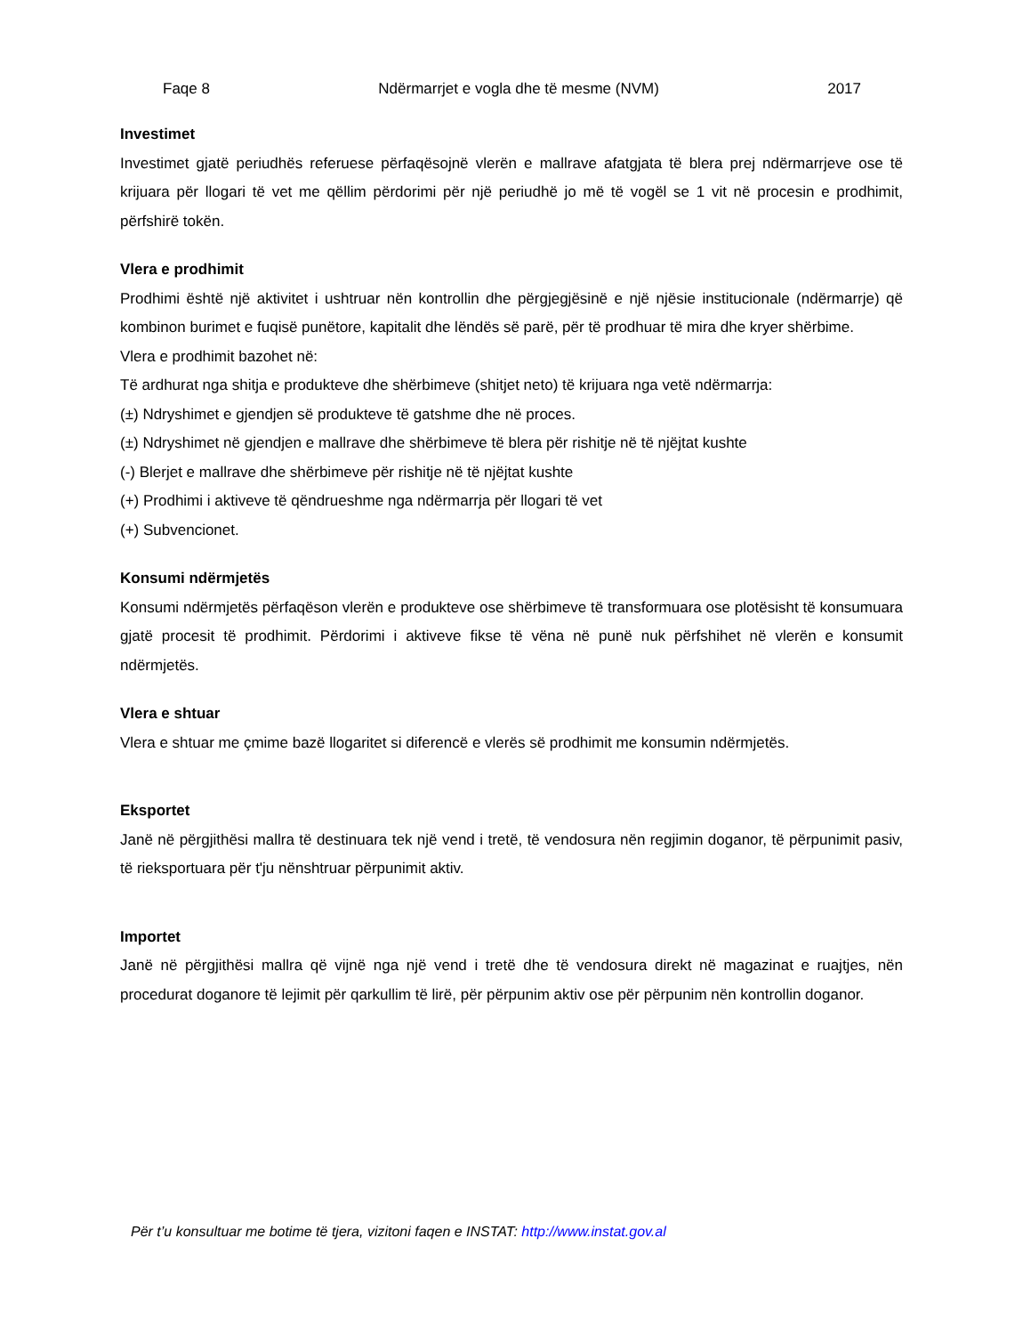Faqe 8 Ndërmarrjet e vogla dhe të mesme (NVM) 2017
Investimet
Investimet gjatë periudhës referuese përfaqësojnë vlerën e mallrave afatgjata të blera prej ndërmarrjeve ose të krijuara për llogari të vet me qëllim përdorimi për një periudhë jo më të vogël se 1 vit në procesin e prodhimit, përfshirë tokën.
Vlera e prodhimit
Prodhimi është një aktivitet i ushtruar nën kontrollin dhe përgjegjësinë e një njësie institucionale (ndërmarrje) që kombinon burimet e fuqisë punëtore, kapitalit dhe lëndës së parë, për të prodhuar të mira dhe kryer shërbime.
Vlera e prodhimit bazohet në:
Të ardhurat nga shitja e produkteve dhe shërbimeve (shitjet neto) të krijuara nga vetë ndërmarrja:
(±) Ndryshimet e gjendjen së produkteve të gatshme dhe në proces.
(±) Ndryshimet në gjendjen e mallrave dhe shërbimeve të blera për rishitje në të njëjtat kushte
(-) Blerjet e mallrave dhe shërbimeve për rishitje në të njëjtat kushte
(+) Prodhimi i aktiveve të qëndrueshme nga ndërmarrja për llogari të vet
(+) Subvencionet.
Konsumi ndërmjetës
Konsumi ndërmjetës përfaqëson vlerën e produkteve ose shërbimeve të transformuara ose plotësisht të konsumuara gjatë procesit të prodhimit. Përdorimi i aktiveve fikse të vëna në punë nuk përfshihet në vlerën e konsumit ndërmjetës.
Vlera e shtuar
Vlera e shtuar me çmime bazë llogaritet si diferencë e vlerës së prodhimit me konsumin ndërmjetës.
Eksportet
Janë në përgjithësi mallra të destinuara tek një vend i tretë, të vendosura nën regjimin doganor, të përpunimit pasiv, të rieksportuara për t'ju nënshtruar përpunimit aktiv.
Importet
Janë në përgjithësi mallra që vijnë nga një vend i tretë dhe të vendosura direkt në magazinat e ruajtjes, nën procedurat doganore të lejimit për qarkullim të lirë, për përpunim aktiv ose për përpunim nën kontrollin doganor.
Për t’u konsultuar me botime të tjera, vizitoni faqen e INSTAT: http://www.instat.gov.al